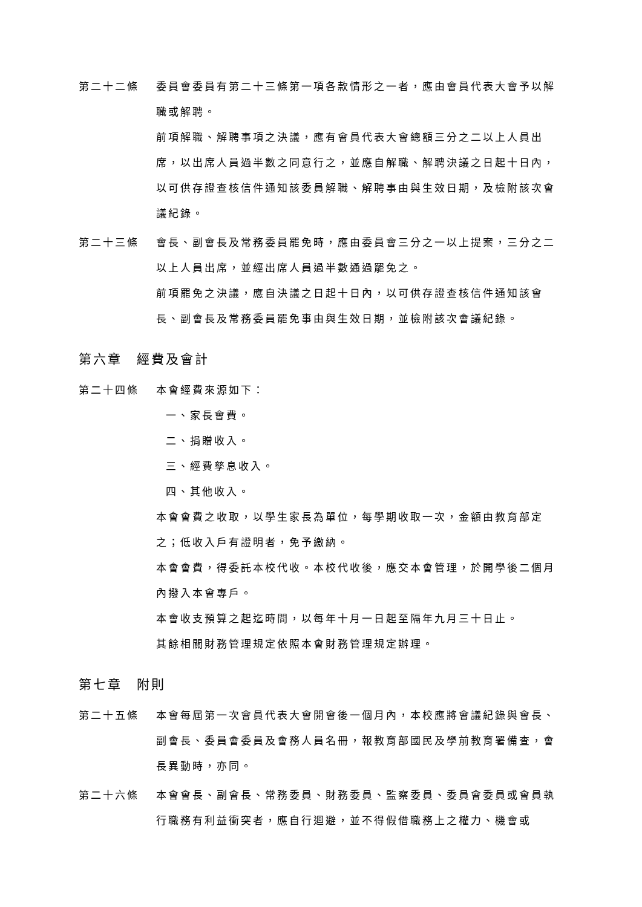第二十二條 委員會委員有第二十三條第一項各款情形之一者，應由會員代表大會予以解職或解聘。
前項解職、解聘事項之決議，應有會員代表大會總額三分之二以上人員出席，以出席人員過半數之同意行之，並應自解職、解聘決議之日起十日內，以可供存證查核信件通知該委員解職、解聘事由與生效日期，及檢附該次會議紀錄。
第二十三條 會長、副會長及常務委員罷免時，應由委員會三分之一以上提案，三分之二以上人員出席，並經出席人員過半數通過罷免之。
前項罷免之決議，應自決議之日起十日內，以可供存證查核信件通知該會長、副會長及常務委員罷免事由與生效日期，並檢附該次會議紀錄。
第六章　經費及會計
第二十四條 本會經費來源如下：
一、家長會費。
二、捐贈收入。
三、經費孳息收入。
四、其他收入。
本會會費之收取，以學生家長為單位，每學期收取一次，金額由教育部定之；低收入戶有證明者，免予繳納。
本會會費，得委託本校代收。本校代收後，應交本會管理，於開學後二個月內撥入本會專戶。
本會收支預算之起迄時間，以每年十月一日起至隔年九月三十日止。
其餘相關財務管理規定依照本會財務管理規定辦理。
第七章　附則
第二十五條 本會每屆第一次會員代表大會開會後一個月內，本校應將會議紀錄與會長、副會長、委員會委員及會務人員名冊，報教育部國民及學前教育署備查，會長異動時，亦同。
第二十六條 本會會長、副會長、常務委員、財務委員、監察委員、委員會委員或會員執行職務有利益衝突者，應自行迴避，並不得假借職務上之權力、機會或